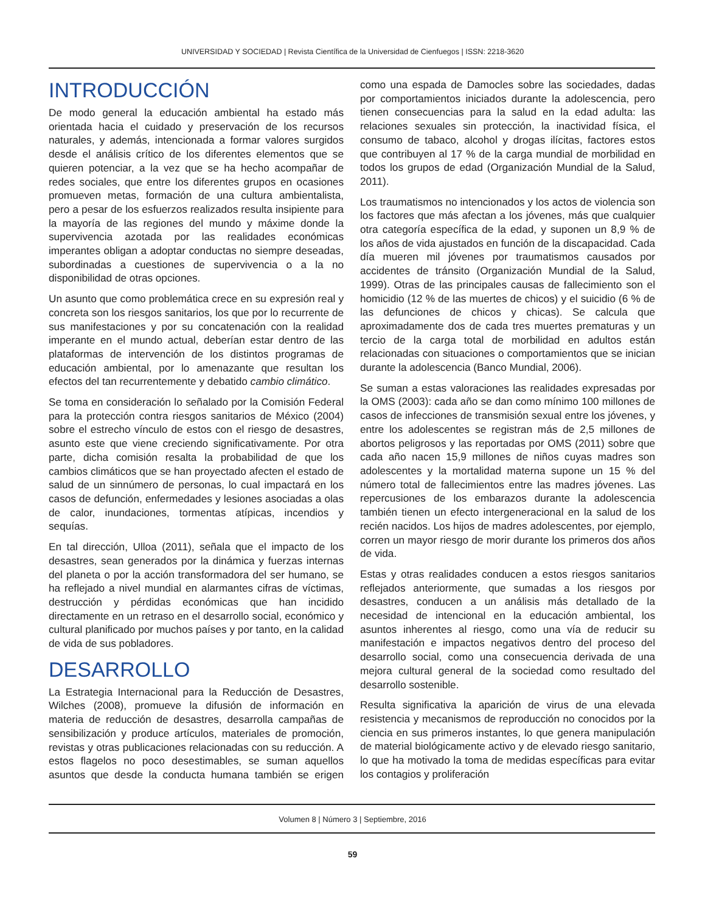UNIVERSIDAD Y SOCIEDAD | Revista Científica de la Universidad de Cienfuegos | ISSN: 2218-3620
INTRODUCCIÓN
De modo general la educación ambiental ha estado más orientada hacia el cuidado y preservación de los recursos naturales, y además, intencionada a formar valores surgidos desde el análisis crítico de los diferentes elementos que se quieren potenciar, a la vez que se ha hecho acompañar de redes sociales, que entre los diferentes grupos en ocasiones promueven metas, formación de una cultura ambientalista, pero a pesar de los esfuerzos realizados resulta insipiente para la mayoría de las regiones del mundo y máxime donde la supervivencia azotada por las realidades económicas imperantes obligan a adoptar conductas no siempre deseadas, subordinadas a cuestiones de supervivencia o a la no disponibilidad de otras opciones.
Un asunto que como problemática crece en su expresión real y concreta son los riesgos sanitarios, los que por lo recurrente de sus manifestaciones y por su concatenación con la realidad imperante en el mundo actual, deberían estar dentro de las plataformas de intervención de los distintos programas de educación ambiental, por lo amenazante que resultan los efectos del tan recurrentemente y debatido cambio climático.
Se toma en consideración lo señalado por la Comisión Federal para la protección contra riesgos sanitarios de México (2004) sobre el estrecho vínculo de estos con el riesgo de desastres, asunto este que viene creciendo significativamente. Por otra parte, dicha comisión resalta la probabilidad de que los cambios climáticos que se han proyectado afecten el estado de salud de un sinnúmero de personas, lo cual impactará en los casos de defunción, enfermedades y lesiones asociadas a olas de calor, inundaciones, tormentas atípicas, incendios y sequías.
En tal dirección, Ulloa (2011), señala que el impacto de los desastres, sean generados por la dinámica y fuerzas internas del planeta o por la acción transformadora del ser humano, se ha reflejado a nivel mundial en alarmantes cifras de víctimas, destrucción y pérdidas económicas que han incidido directamente en un retraso en el desarrollo social, económico y cultural planificado por muchos países y por tanto, en la calidad de vida de sus pobladores.
DESARROLLO
La Estrategia Internacional para la Reducción de Desastres, Wilches (2008), promueve la difusión de información en materia de reducción de desastres, desarrolla campañas de sensibilización y produce artículos, materiales de promoción, revistas y otras publicaciones relacionadas con su reducción. A estos flagelos no poco desestimables, se suman aquellos asuntos que desde la conducta humana también se erigen como una espada de Damocles sobre las sociedades, dadas por comportamientos iniciados durante la adolescencia, pero tienen consecuencias para la salud en la edad adulta: las relaciones sexuales sin protección, la inactividad física, el consumo de tabaco, alcohol y drogas ilícitas, factores estos que contribuyen al 17 % de la carga mundial de morbilidad en todos los grupos de edad (Organización Mundial de la Salud, 2011).
Los traumatismos no intencionados y los actos de violencia son los factores que más afectan a los jóvenes, más que cualquier otra categoría específica de la edad, y suponen un 8,9 % de los años de vida ajustados en función de la discapacidad. Cada día mueren mil jóvenes por traumatismos causados por accidentes de tránsito (Organización Mundial de la Salud, 1999). Otras de las principales causas de fallecimiento son el homicidio (12 % de las muertes de chicos) y el suicidio (6 % de las defunciones de chicos y chicas). Se calcula que aproximadamente dos de cada tres muertes prematuras y un tercio de la carga total de morbilidad en adultos están relacionadas con situaciones o comportamientos que se inician durante la adolescencia (Banco Mundial, 2006).
Se suman a estas valoraciones las realidades expresadas por la OMS (2003): cada año se dan como mínimo 100 millones de casos de infecciones de transmisión sexual entre los jóvenes, y entre los adolescentes se registran más de 2,5 millones de abortos peligrosos y las reportadas por OMS (2011) sobre que cada año nacen 15,9 millones de niños cuyas madres son adolescentes y la mortalidad materna supone un 15 % del número total de fallecimientos entre las madres jóvenes. Las repercusiones de los embarazos durante la adolescencia también tienen un efecto intergeneracional en la salud de los recién nacidos. Los hijos de madres adolescentes, por ejemplo, corren un mayor riesgo de morir durante los primeros dos años de vida.
Estas y otras realidades conducen a estos riesgos sanitarios reflejados anteriormente, que sumadas a los riesgos por desastres, conducen a un análisis más detallado de la necesidad de intencional en la educación ambiental, los asuntos inherentes al riesgo, como una vía de reducir su manifestación e impactos negativos dentro del proceso del desarrollo social, como una consecuencia derivada de una mejora cultural general de la sociedad como resultado del desarrollo sostenible.
Resulta significativa la aparición de virus de una elevada resistencia y mecanismos de reproducción no conocidos por la ciencia en sus primeros instantes, lo que genera manipulación de material biológicamente activo y de elevado riesgo sanitario, lo que ha motivado la toma de medidas específicas para evitar los contagios y proliferación
Volumen 8 | Número 3 | Septiembre, 2016
59